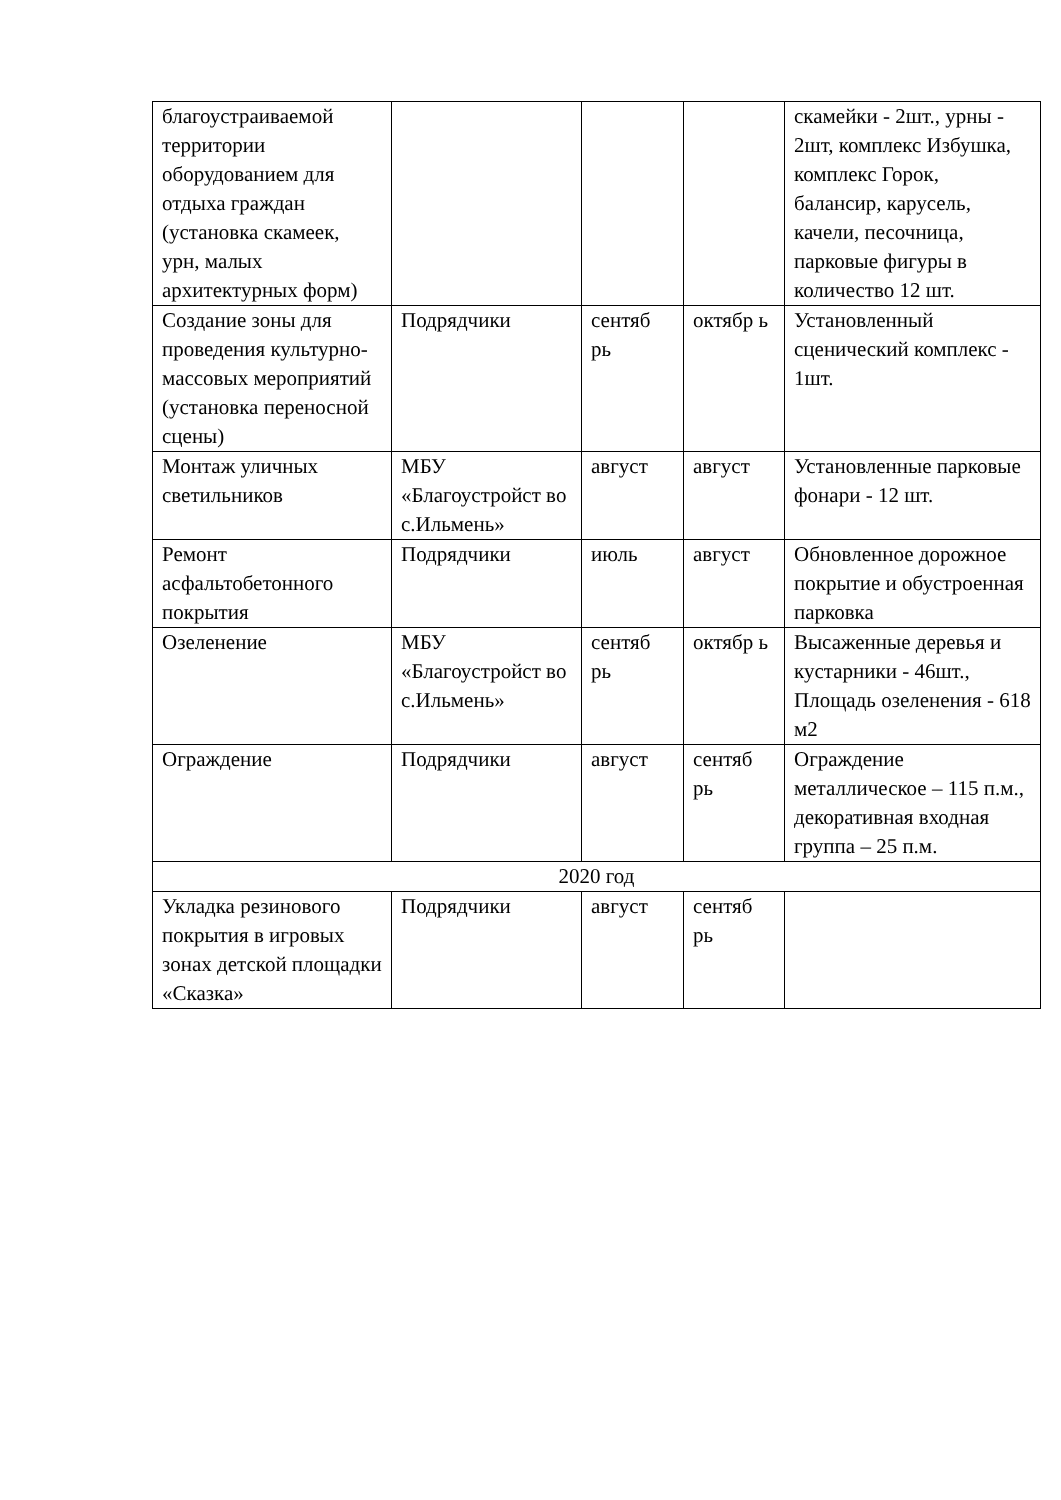| благоустраиваемой территории оборудованием для отдыха граждан (установка скамеек, урн, малых архитектурных форм) | | | | скамейки - 2шт., урны - 2шт, комплекс Избушка, комплекс Горок, балансир, карусель, качели, песочница, парковые фигуры в количество 12 шт. |
| Создание зоны для проведения культурно-массовых мероприятий (установка переносной сцены) | Подрядчики | сентяб рь | октябр ь | Установленный сценический комплекс - 1шт. |
| Монтаж уличных светильников | МБУ «Благоустройст во с.Ильмень» | август | август | Установленные парковые фонари - 12 шт. |
| Ремонт асфальтобетонного покрытия | Подрядчики | июль | август | Обновленное дорожное покрытие и обустроенная парковка |
| Озеленение | МБУ «Благоустройст во с.Ильмень» | сентяб рь | октябр ь | Высаженные деревья и кустарники - 46шт., Площадь озеленения - 618 м2 |
| Ограждение | Подрядчики | август | сентяб рь | Ограждение металлическое – 115 п.м., декоративная входная группа – 25 п.м. |
| 2020 год | | | | |
| Укладка резинового покрытия в игровых зонах детской площадки «Сказка» | Подрядчики | август | сентяб рь | |